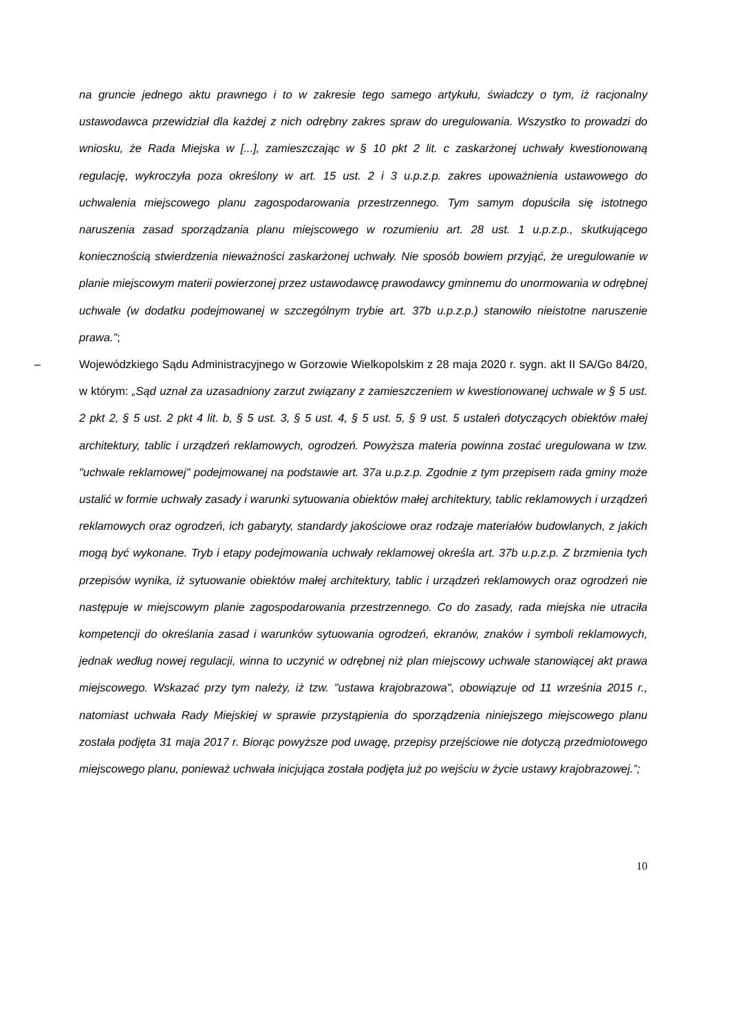na gruncie jednego aktu prawnego i to w zakresie tego samego artykułu, świadczy o tym, iż racjonalny ustawodawca przewidział dla każdej z nich odrębny zakres spraw do uregulowania. Wszystko to prowadzi do wniosku, że Rada Miejska w [...], zamieszczając w § 10 pkt 2 lit. c zaskarżonej uchwały kwestionowaną regulację, wykroczyła poza określony w art. 15 ust. 2 i 3 u.p.z.p. zakres upoważnienia ustawowego do uchwalenia miejscowego planu zagospodarowania przestrzennego. Tym samym dopuściła się istotnego naruszenia zasad sporządzania planu miejscowego w rozumieniu art. 28 ust. 1 u.p.z.p., skutkującego koniecznością stwierdzenia nieważności zaskarżonej uchwały. Nie sposób bowiem przyjąć, że uregulowanie w planie miejscowym materii powierzonej przez ustawodawcę prawodawcy gminnemu do unormowania w odrębnej uchwale (w dodatku podejmowanej w szczególnym trybie art. 37b u.p.z.p.) stanowiło nieistotne naruszenie prawa.”;
– Wojewódzkiego Sądu Administracyjnego w Gorzowie Wielkopolskim z 28 maja 2020 r. sygn. akt II SA/Go 84/20, w którym: „Sąd uznał za uzasadniony zarzut związany z zamieszczeniem w kwestionowanej uchwale w § 5 ust. 2 pkt 2, § 5 ust. 2 pkt 4 lit. b, § 5 ust. 3, § 5 ust. 4, § 5 ust. 5, § 9 ust. 5 ustaleń dotyczących obiektów małej architektury, tablic i urządzeń reklamowych, ogrodzeń. Powyższa materia powinna zostać uregulowana w tzw. "uchwale reklamowej" podejmowanej na podstawie art. 37a u.p.z.p. Zgodnie z tym przepisem rada gminy może ustalić w formie uchwały zasady i warunki sytuowania obiektów małej architektury, tablic reklamowych i urządzeń reklamowych oraz ogrodzeń, ich gabaryty, standardy jakościowe oraz rodzaje materiałów budowlanych, z jakich mogą być wykonane. Tryb i etapy podejmowania uchwały reklamowej określa art. 37b u.p.z.p. Z brzmienia tych przepisów wynika, iż sytuowanie obiektów małej architektury, tablic i urządzeń reklamowych oraz ogrodzeń nie następuje w miejscowym planie zagospodarowania przestrzennego. Co do zasady, rada miejska nie utraciła kompetencji do określania zasad i warunków sytuowania ogrodzeń, ekranów, znaków i symboli reklamowych, jednak według nowej regulacji, winna to uczynić w odrębnej niż plan miejscowy uchwale stanowiącej akt prawa miejscowego. Wskazać przy tym należy, iż tzw. "ustawa krajobrazowa", obowiązuje od 11 września 2015 r., natomiast uchwała Rady Miejskiej w sprawie przystąpienia do sporządzenia niniejszego miejscowego planu została podjęta 31 maja 2017 r. Biorąc powyższe pod uwagę, przepisy przejściowe nie dotyczą przedmiotowego miejscowego planu, ponieważ uchwała inicjująca została podjęta już po wejściu w życie ustawy krajobrazowej.”;
10